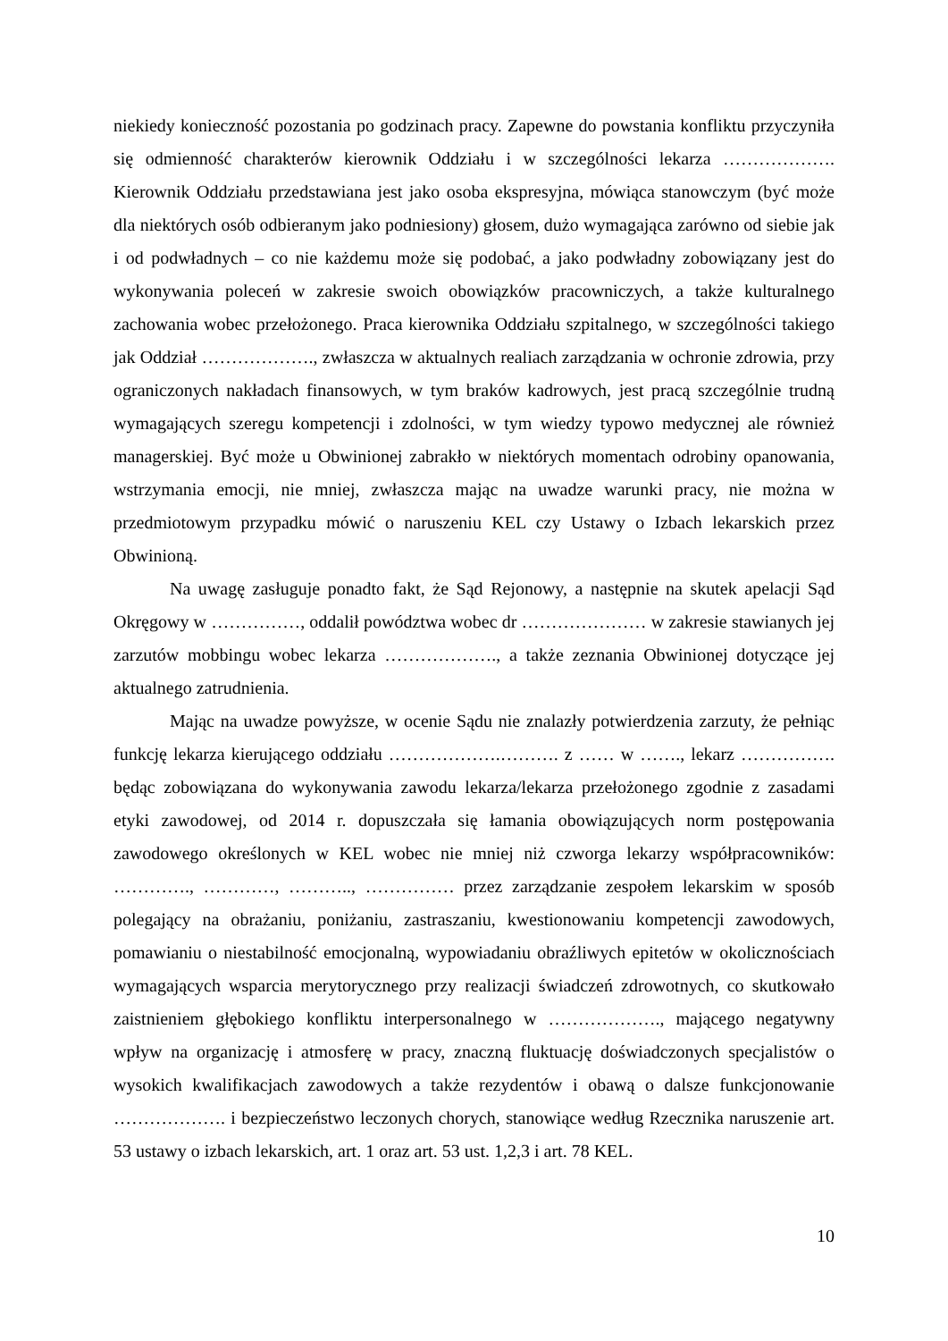niekiedy konieczność pozostania po godzinach pracy. Zapewne do powstania konfliktu przyczyniła się odmienność charakterów kierownik Oddziału i w szczególności lekarza ………………. Kierownik Oddziału przedstawiana jest jako osoba ekspresyjna, mówiąca stanowczym (być może dla niektórych osób odbieranym jako podniesiony) głosem, dużo wymagająca zarówno od siebie jak i od podwładnych – co nie każdemu może się podobać, a jako podwładny zobowiązany jest do wykonywania poleceń w zakresie swoich obowiązków pracowniczych, a także kulturalnego zachowania wobec przełożonego. Praca kierownika Oddziału szpitalnego, w szczególności takiego jak Oddział ………………., zwłaszcza w aktualnych realiach zarządzania w ochronie zdrowia, przy ograniczonych nakładach finansowych, w tym braków kadrowych, jest pracą szczególnie trudną wymagających szeregu kompetencji i zdolności, w tym wiedzy typowo medycznej ale również managerskiej. Być może u Obwinionej zabrakło w niektórych momentach odrobiny opanowania, wstrzymania emocji, nie mniej, zwłaszcza mając na uwadze warunki pracy, nie można w przedmiotowym przypadku mówić o naruszeniu KEL czy Ustawy o Izbach lekarskich przez Obwinioną.
Na uwagę zasługuje ponadto fakt, że Sąd Rejonowy, a następnie na skutek apelacji Sąd Okręgowy w ……………, oddalił powództwa wobec dr ………………… w zakresie stawianych jej zarzutów mobbingu wobec lekarza ………………., a także zeznania Obwinionej dotyczące jej aktualnego zatrudnienia.
Mając na uwadze powyższe, w ocenie Sądu nie znalazły potwierdzenia zarzuty, że pełniąc funkcję lekarza kierującego oddziału ……………….………. z …… w ……., lekarz ……………. będąc zobowiązana do wykonywania zawodu lekarza/lekarza przełożonego zgodnie z zasadami etyki zawodowej, od 2014 r. dopuszczała się łamania obowiązujących norm postępowania zawodowego określonych w KEL wobec nie mniej niż czworga lekarzy współpracowników: …………., …………, ……….., …………… przez zarządzanie zespołem lekarskim w sposób polegający na obrażaniu, poniżaniu, zastraszaniu, kwestionowaniu kompetencji zawodowych, pomawianiu o niestabilność emocjonalną, wypowiadaniu obraźliwych epitetów w okolicznościach wymagających wsparcia merytorycznego przy realizacji świadczeń zdrowotnych, co skutkowało zaistnieniem głębokiego konfliktu interpersonalnego w ………………., mającego negatywny wpływ na organizację i atmosferę w pracy, znaczną fluktuację doświadczonych specjalistów o wysokich kwalifikacjach zawodowych a także rezydentów i obawą o dalsze funkcjonowanie ………………. i bezpieczeństwo leczonych chorych, stanowiące według Rzecznika naruszenie art. 53 ustawy o izbach lekarskich, art. 1 oraz art. 53 ust. 1,2,3 i art. 78 KEL.
10